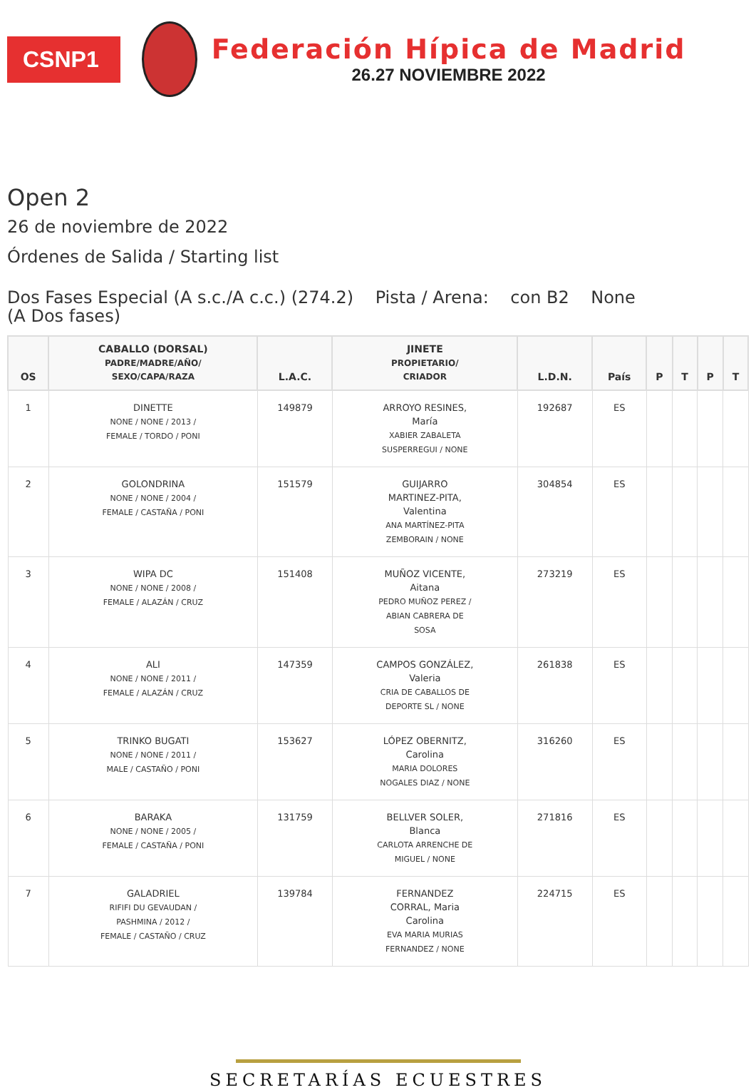CSNP1
Federación Hípica de Madrid
26.27 NOVIEMBRE 2022
Open 2
26 de noviembre de 2022
Órdenes de Salida / Starting list
Dos Fases Especial (A s.c./A c.c.) (274.2) Pista / Arena: con B2 None
(A Dos fases)
| OS | CABALLO (DORSAL) PADRE/MADRE/AÑO/ SEXO/CAPA/RAZA | L.A.C. | JINETE PROPIETARIO/ CRIADOR | L.D.N. | País | P | T | P | T |
| --- | --- | --- | --- | --- | --- | --- | --- | --- | --- |
| 1 | DINETTE NONE / NONE / 2013 / FEMALE / TORDO / PONI | 149879 | ARROYO RESINES, María XABIER ZABALETA SUSPERREGUI / NONE | 192687 | ES | | | | |
| 2 | GOLONDRINA NONE / NONE / 2004 / FEMALE / CASTAÑA / PONI | 151579 | GUIJARRO MARTINEZ-PITA, Valentina ANA MARTÍNEZ-PITA ZEMBORAIN / NONE | 304854 | ES | | | | |
| 3 | WIPA DC NONE / NONE / 2008 / FEMALE / ALAZÁN / CRUZ | 151408 | MUÑOZ VICENTE, Aitana PEDRO MUÑOZ PEREZ / ABIAN CABRERA DE SOSA | 273219 | ES | | | | |
| 4 | ALI NONE / NONE / 2011 / FEMALE / ALAZÁN / CRUZ | 147359 | CAMPOS GONZÁLEZ, Valeria CRIA DE CABALLOS DE DEPORTE SL / NONE | 261838 | ES | | | | |
| 5 | TRINKO BUGATI NONE / NONE / 2011 / MALE / CASTAÑO / PONI | 153627 | LÓPEZ OBERNITZ, Carolina MARIA DOLORES NOGALES DIAZ / NONE | 316260 | ES | | | | |
| 6 | BARAKA NONE / NONE / 2005 / FEMALE / CASTAÑA / PONI | 131759 | BELLVER SOLER, Blanca CARLOTA ARRENCHE DE MIGUEL / NONE | 271816 | ES | | | | |
| 7 | GALADRIEL RIFIFI DU GEVAUDAN / PASHMINA / 2012 / FEMALE / CASTAÑO / CRUZ | 139784 | FERNANDEZ CORRAL, Maria Carolina EVA MARIA MURIAS FERNANDEZ / NONE | 224715 | ES | | | | |
SECRETARÍAS ECUESTRES